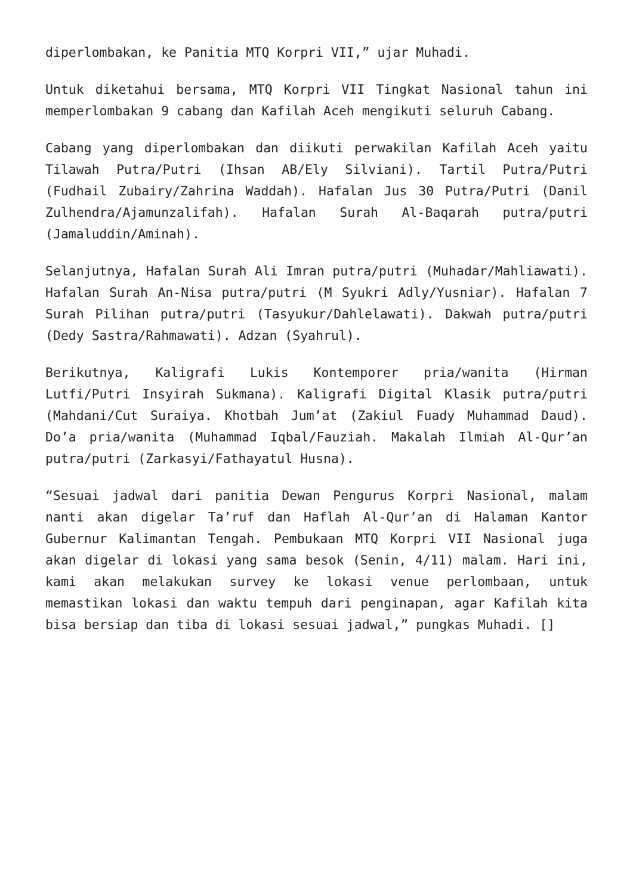diperlombakan, ke Panitia MTQ Korpri VII,” ujar Muhadi.
Untuk diketahui bersama, MTQ Korpri VII Tingkat Nasional tahun ini memperlombakan 9 cabang dan Kafilah Aceh mengikuti seluruh Cabang.
Cabang yang diperlombakan dan diikuti perwakilan Kafilah Aceh yaitu Tilawah Putra/Putri (Ihsan AB/Ely Silviani). Tartil Putra/Putri (Fudhail Zubairy/Zahrina Waddah). Hafalan Jus 30 Putra/Putri (Danil Zulhendra/Ajamunzalifah). Hafalan Surah Al-Baqarah putra/putri (Jamaluddin/Aminah).
Selanjutnya, Hafalan Surah Ali Imran putra/putri (Muhadar/Mahliawati). Hafalan Surah An-Nisa putra/putri (M Syukri Adly/Yusniar). Hafalan 7 Surah Pilihan putra/putri (Tasyukur/Dahlelawati). Dakwah putra/putri (Dedy Sastra/Rahmawati). Adzan (Syahrul).
Berikutnya, Kaligrafi Lukis Kontemporer pria/wanita (Hirman Lutfi/Putri Insyirah Sukmana). Kaligrafi Digital Klasik putra/putri (Mahdani/Cut Suraiya. Khotbah Jum’at (Zakiul Fuady Muhammad Daud). Do’a pria/wanita (Muhammad Iqbal/Fauziah. Makalah Ilmiah Al-Qur’an putra/putri (Zarkasyi/Fathayatul Husna).
“Sesuai jadwal dari panitia Dewan Pengurus Korpri Nasional, malam nanti akan digelar Ta’ruf dan Haflah Al-Qur’an di Halaman Kantor Gubernur Kalimantan Tengah. Pembukaan MTQ Korpri VII Nasional juga akan digelar di lokasi yang sama besok (Senin, 4/11) malam. Hari ini, kami akan melakukan survey ke lokasi venue perlombaan, untuk memastikan lokasi dan waktu tempuh dari penginapan, agar Kafilah kita bisa bersiap dan tiba di lokasi sesuai jadwal,” pungkas Muhadi. []